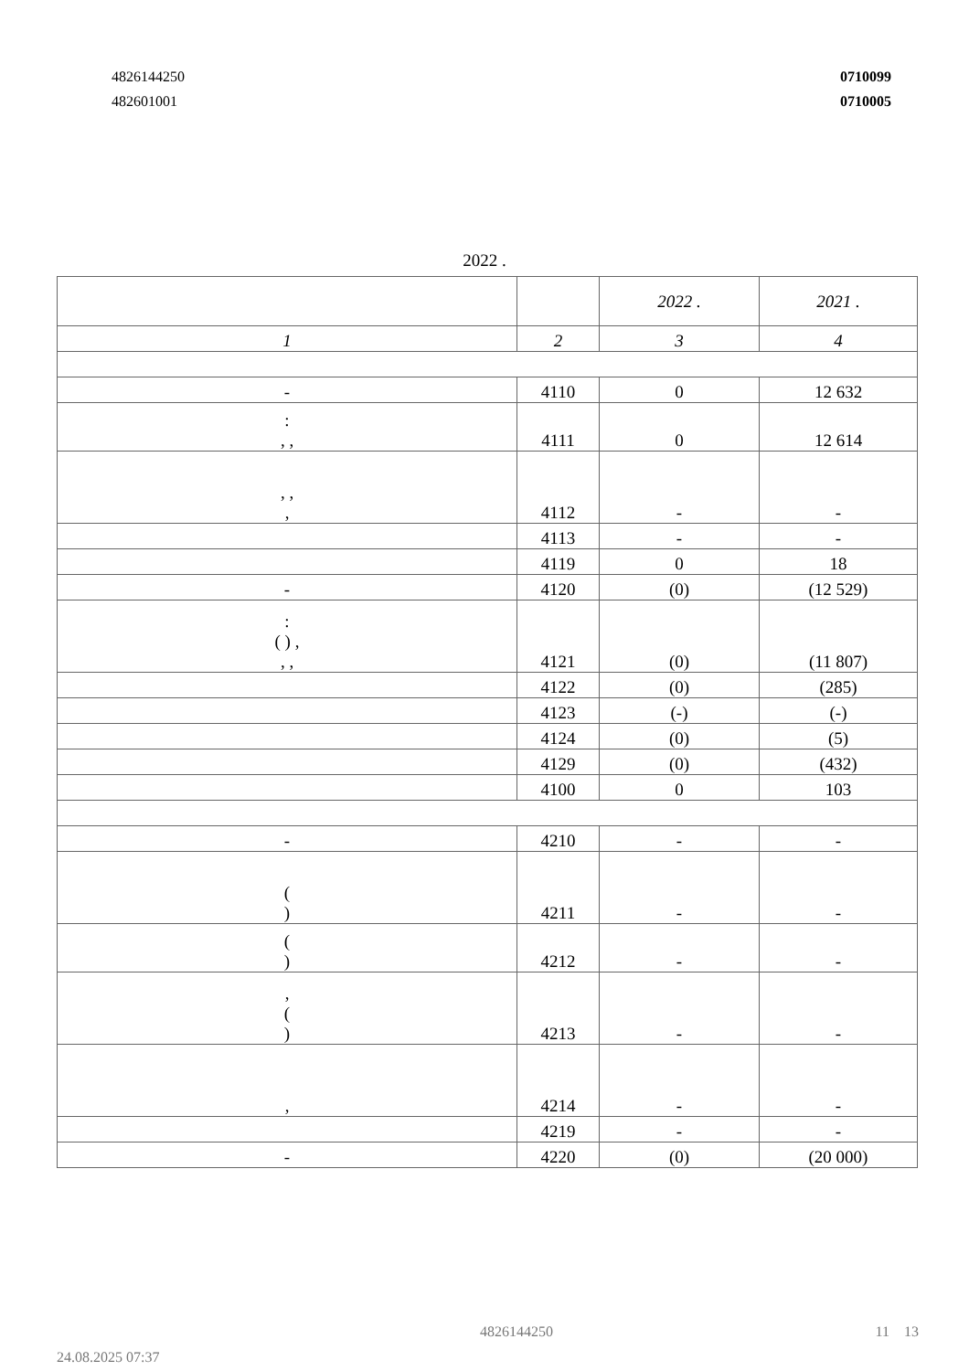4826144250
482601001
0710099
0710005
2022 .
| | | 2022 . | 2021 . |
| 1 | 2 | 3 | 4 |
| - | 4110 | 0 | 12 632 |
| : , , | 4111 | 0 | 12 614 |
| , , , | 4112 | - | - |
| | 4113 | - | - |
| | 4119 | 0 | 18 |
| - | 4120 | (0) | (12 529) |
| : ( ) , , , | 4121 | (0) | (11 807) |
| | 4122 | (0) | (285) |
| | 4123 | (-) | (-) |
| | 4124 | (0) | (5) |
| | 4129 | (0) | (432) |
| | 4100 | 0 | 103 |
| - | 4210 | - | - |
| ( ) | 4211 | - | - |
| ( ) | 4212 | - | - |
| , ( ) | 4213 | - | - |
| , | 4214 | - | - |
| | 4219 | - | - |
| - | 4220 | (0) | (20 000) |
4826144250 11 13
24.08.2025 07:37